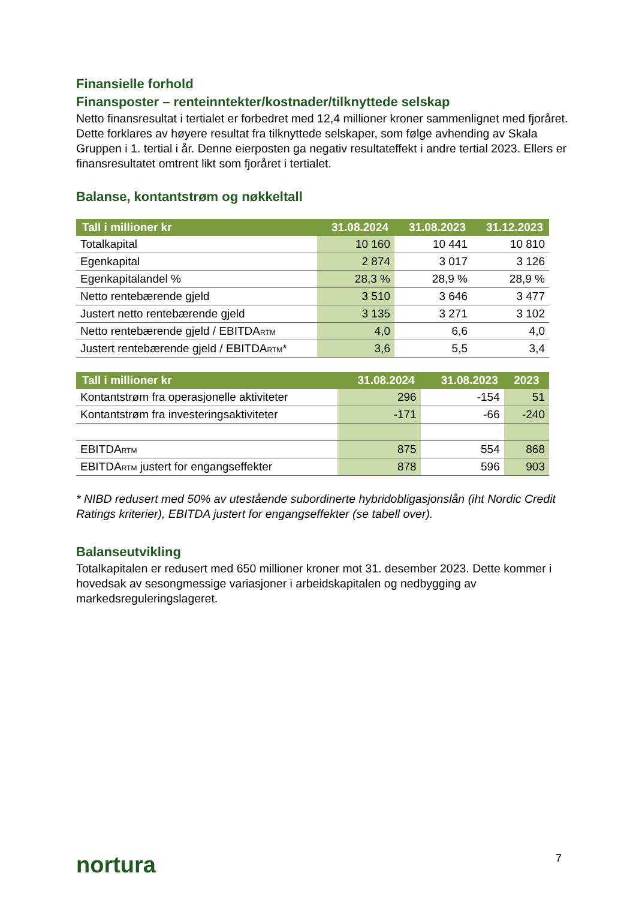Finansielle forhold
Finansposter – renteinntekter/kostnader/tilknyttede selskap
Netto finansresultat i tertialet er forbedret med 12,4 millioner kroner sammenlignet med fjoråret. Dette forklares av høyere resultat fra tilknyttede selskaper, som følge avhending av Skala Gruppen i 1. tertial i år. Denne eierposten ga negativ resultateffekt i andre tertial 2023. Ellers er finansresultatet omtrent likt som fjoråret i tertialet.
Balanse, kontantstrøm og nøkkeltall
| Tall i millioner kr | 31.08.2024 | 31.08.2023 | 31.12.2023 |
| --- | --- | --- | --- |
| Totalkapital | 10 160 | 10 441 | 10 810 |
| Egenkapital | 2 874 | 3 017 | 3 126 |
| Egenkapitalandel % | 28,3 % | 28,9 % | 28,9 % |
| Netto rentebærende gjeld | 3 510 | 3 646 | 3 477 |
| Justert netto rentebærende gjeld | 3 135 | 3 271 | 3 102 |
| Netto rentebærende gjeld / EBITDA<sub>RTM</sub> | 4,0 | 6,6 | 4,0 |
| Justert rentebærende gjeld / EBITDA<sub>RTM</sub>* | 3,6 | 5,5 | 3,4 |
| Tall i millioner kr | 31.08.2024 | 31.08.2023 | 2023 |
| --- | --- | --- | --- |
| Kontantstrøm fra operasjonelle aktiviteter | 296 | -154 | 51 |
| Kontantstrøm fra investeringsaktiviteter | -171 | -66 | -240 |
| EBITDA<sub>RTM</sub> | 875 | 554 | 868 |
| EBITDA<sub>RTM</sub> justert for engangseffekter | 878 | 596 | 903 |
* NIBD redusert med 50% av utestående subordinerte hybridobligasjonslån (iht Nordic Credit Ratings kriterier), EBITDA justert for engangseffekter (se tabell over).
Balanseutvikling
Totalkapitalen er redusert med 650 millioner kroner mot 31. desember 2023. Dette kommer i hovedsak av sesongmessige variasjoner i arbeidskapitalen og nedbygging av markedsreguleringslageret.
nortura 7